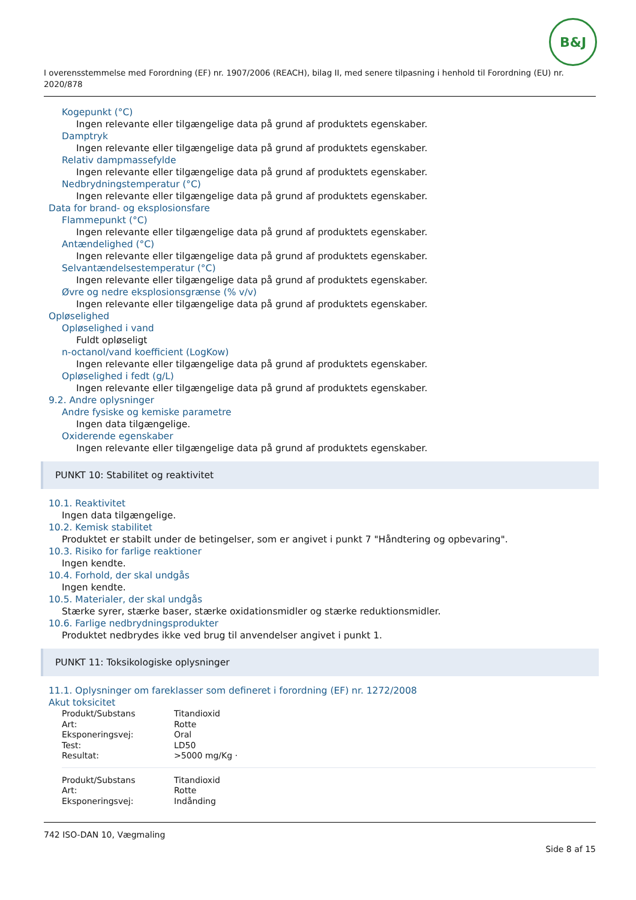B&J
I overensstemmelse med Forordning (EF) nr. 1907/2006 (REACH), bilag II, med senere tilpasning i henhold til Forordning (EU) nr. 2020/878
Kogepunkt (°C)
Ingen relevante eller tilgængelige data på grund af produktets egenskaber.
Damptryk
Ingen relevante eller tilgængelige data på grund af produktets egenskaber.
Relativ dampmassefylde
Ingen relevante eller tilgængelige data på grund af produktets egenskaber.
Nedbrydningstemperatur (°C)
Ingen relevante eller tilgængelige data på grund af produktets egenskaber.
Data for brand- og eksplosionsfare
Flammepunkt (°C)
Ingen relevante eller tilgængelige data på grund af produktets egenskaber.
Antændelighed (°C)
Ingen relevante eller tilgængelige data på grund af produktets egenskaber.
Selvantændelsestemperatur (°C)
Ingen relevante eller tilgængelige data på grund af produktets egenskaber.
Øvre og nedre eksplosionsgrænse (% v/v)
Ingen relevante eller tilgængelige data på grund af produktets egenskaber.
Opløselighed
Opløselighed i vand
Fuldt opløseligt
n-octanol/vand koefficient (LogKow)
Ingen relevante eller tilgængelige data på grund af produktets egenskaber.
Opløselighed i fedt (g/L)
Ingen relevante eller tilgængelige data på grund af produktets egenskaber.
9.2. Andre oplysninger
Andre fysiske og kemiske parametre
Ingen data tilgængelige.
Oxiderende egenskaber
Ingen relevante eller tilgængelige data på grund af produktets egenskaber.
PUNKT 10: Stabilitet og reaktivitet
10.1. Reaktivitet
Ingen data tilgængelige.
10.2. Kemisk stabilitet
Produktet er stabilt under de betingelser, som er angivet i punkt 7 "Håndtering og opbevaring".
10.3. Risiko for farlige reaktioner
Ingen kendte.
10.4. Forhold, der skal undgås
Ingen kendte.
10.5. Materialer, der skal undgås
Stærke syrer, stærke baser, stærke oxidationsmidler og stærke reduktionsmidler.
10.6. Farlige nedbrydningsprodukter
Produktet nedbrydes ikke ved brug til anvendelser angivet i punkt 1.
PUNKT 11: Toksikologiske oplysninger
11.1. Oplysninger om fareklasser som defineret i forordning (EF) nr. 1272/2008
Akut toksicitet
| Produkt/Substans | Titandioxid |
| Art: | Rotte |
| Eksponeringsvej: | Oral |
| Test: | LD50 |
| Resultat: | >5000 mg/Kg · |
| Produkt/Substans | Titandioxid |
| Art: | Rotte |
| Eksponeringsvej: | Indånding |
742 ISO-DAN 10, Vægmaling
Side 8 af 15